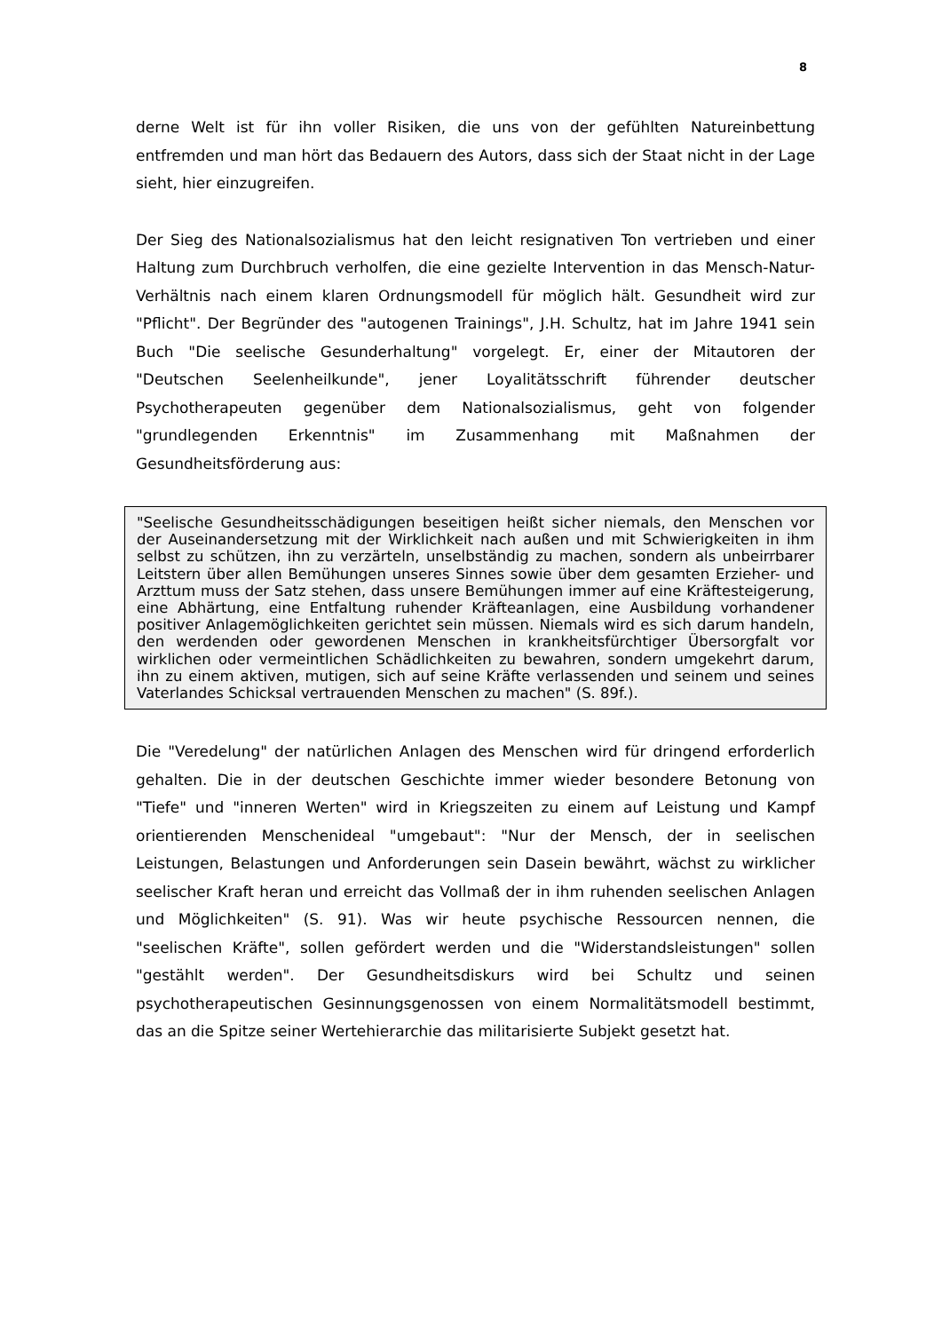8
derne Welt ist für ihn voller Risiken, die uns von der gefühlten Natureinbettung entfremden und man hört das Bedauern des Autors, dass sich der Staat nicht in der Lage sieht, hier einzugreifen.
Der Sieg des Nationalsozialismus hat den leicht resignativen Ton vertrieben und einer Haltung zum Durchbruch verholfen, die eine gezielte Intervention in das Mensch-Natur-Verhältnis nach einem klaren Ordnungsmodell für möglich hält. Gesundheit wird zur "Pflicht". Der Begründer des "autogenen Trainings", J.H. Schultz, hat im Jahre 1941 sein Buch "Die seelische Gesunderhaltung" vorgelegt. Er, einer der Mitautoren der "Deutschen Seelenheilkunde", jener Loyalitätsschrift führender deutscher Psychotherapeuten gegenüber dem Nationalsozialismus, geht von folgender "grundlegenden Erkenntnis" im Zusammenhang mit Maßnahmen der Gesundheitsförderung aus:
"Seelische Gesundheitsschädigungen beseitigen heißt sicher niemals, den Menschen vor der Auseinandersetzung mit der Wirklichkeit nach außen und mit Schwierigkeiten in ihm selbst zu schützen, ihn zu verzärteln, unselbständig zu machen, sondern als unbeirrbarer Leitstern über allen Bemühungen unseres Sinnes sowie über dem gesamten Erzieher- und Arzttum muss der Satz stehen, dass unsere Bemühungen immer auf eine Kräftesteigerung, eine Abhärtung, eine Entfaltung ruhender Kräfteanlagen, eine Ausbildung vorhandener positiver Anlagemöglichkeiten gerichtet sein müssen. Niemals wird es sich darum handeln, den werdenden oder gewordenen Menschen in krankheitsfürchtiger Übersorgfalt vor wirklichen oder vermeintlichen Schädlichkeiten zu bewahren, sondern umgekehrt darum, ihn zu einem aktiven, mutigen, sich auf seine Kräfte verlassenden und seinem und seines Vaterlandes Schicksal vertrauenden Menschen zu machen" (S. 89f.).
Die "Veredelung" der natürlichen Anlagen des Menschen wird für dringend erforderlich gehalten. Die in der deutschen Geschichte immer wieder besondere Betonung von "Tiefe" und "inneren Werten" wird in Kriegszeiten zu einem auf Leistung und Kampf orientierenden Menschenideal "umgebaut": "Nur der Mensch, der in seelischen Leistungen, Belastungen und Anforderungen sein Dasein bewährt, wächst zu wirklicher seelischer Kraft heran und erreicht das Vollmaß der in ihm ruhenden seelischen Anlagen und Möglichkeiten" (S. 91). Was wir heute psychische Ressourcen nennen, die "seelischen Kräfte", sollen gefördert werden und die "Widerstandsleistungen" sollen "gestählt werden". Der Gesundheitsdiskurs wird bei Schultz und seinen psychotherapeutischen Gesinnungsgenossen von einem Normalitätsmodell bestimmt, das an die Spitze seiner Wertehierarchie das militarisierte Subjekt gesetzt hat.